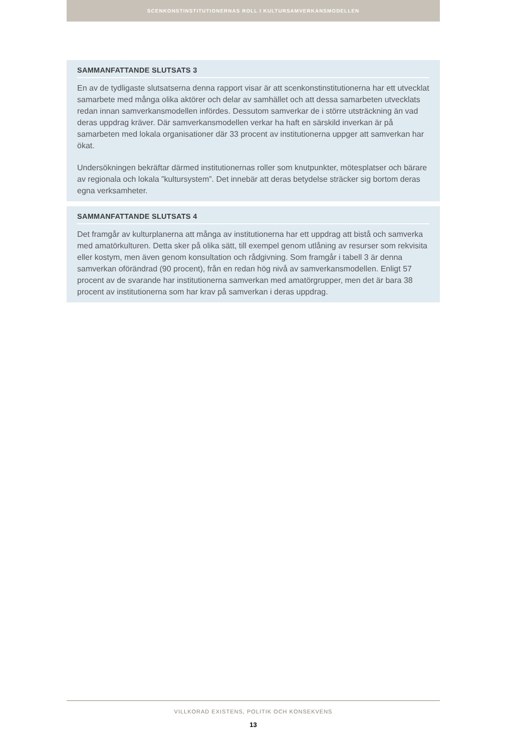SCENKONSTINSTITUTIONERNAS ROLL I KULTURSAMVERKANSMODELLEN
SAMMANFATTANDE SLUTSATS 3
En av de tydligaste slutsatserna denna rapport visar är att scenkonstinstitutionerna har ett utvecklat samarbete med många olika aktörer och delar av samhället och att dessa samarbeten utvecklats redan innan samverkansmodellen infördes. Dessutom samverkar de i större utsträckning än vad deras uppdrag kräver. Där samverkansmodellen verkar ha haft en särskild inverkan är på samarbeten med lokala organisationer där 33 procent av institutionerna uppger att samverkan har ökat.
Undersökningen bekräftar därmed institutionernas roller som knutpunkter, mötesplatser och bärare av regionala och lokala ”kultursystem”. Det innebär att deras betydelse sträcker sig bortom deras egna verksamheter.
SAMMANFATTANDE SLUTSATS 4
Det framgår av kulturplanerna att många av institutionerna har ett uppdrag att bistå och samverka med amatörkulturen. Detta sker på olika sätt, till exempel genom utlåning av resurser som rekvisita eller kostym, men även genom konsultation och rådgivning. Som framgår i tabell 3 är denna samverkan oförändrad (90 procent), från en redan hög nivå av samverkansmodellen. Enligt 57 procent av de svarande har institutionerna samverkan med amatörgrupper, men det är bara 38 procent av institutionerna som har krav på samverkan i deras uppdrag.
VILLKORAD EXISTENS, POLITIK OCH KONSEKVENS
13